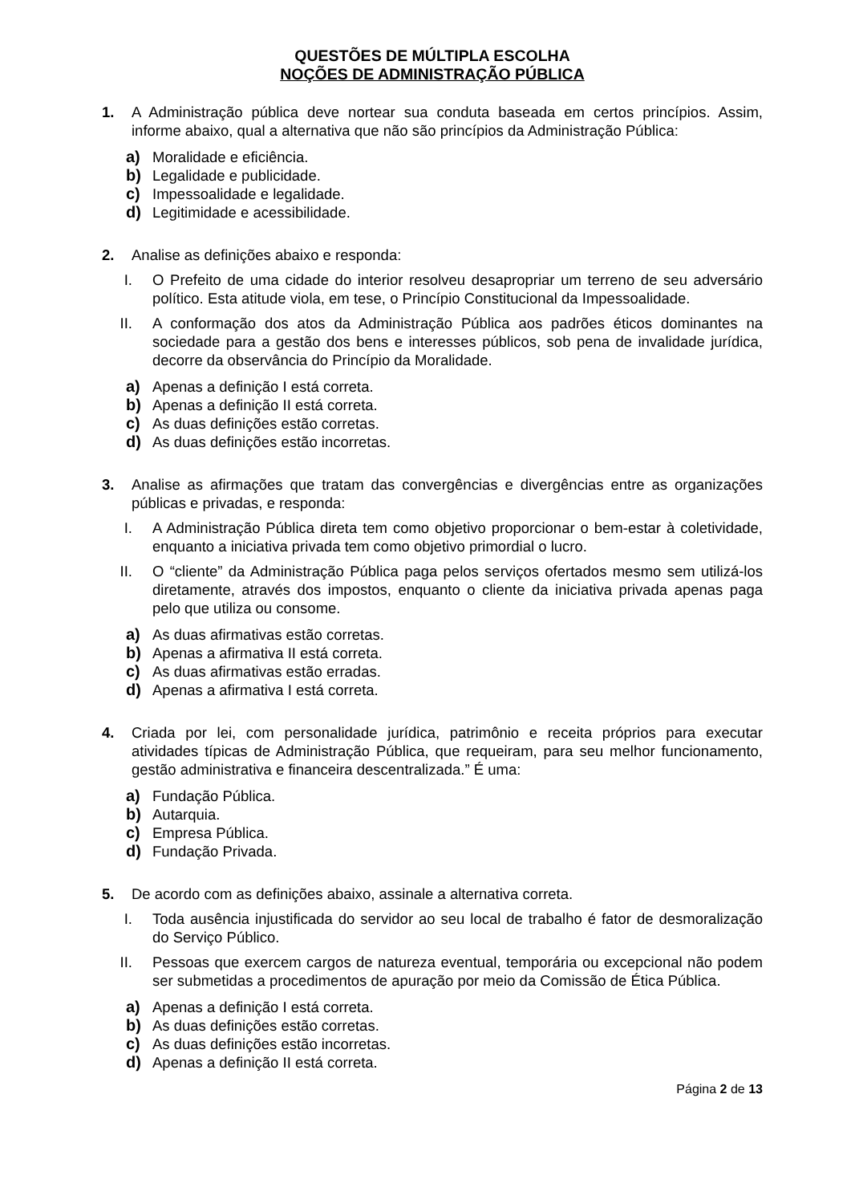QUESTÕES DE MÚLTIPLA ESCOLHA
NOÇÕES DE ADMINISTRAÇÃO PÚBLICA
1. A Administração pública deve nortear sua conduta baseada em certos princípios. Assim, informe abaixo, qual a alternativa que não são princípios da Administração Pública:
a) Moralidade e eficiência.
b) Legalidade e publicidade.
c) Impessoalidade e legalidade.
d) Legitimidade e acessibilidade.
2. Analise as definições abaixo e responda:
I. O Prefeito de uma cidade do interior resolveu desapropriar um terreno de seu adversário político. Esta atitude viola, em tese, o Princípio Constitucional da Impessoalidade.
II. A conformação dos atos da Administração Pública aos padrões éticos dominantes na sociedade para a gestão dos bens e interesses públicos, sob pena de invalidade jurídica, decorre da observância do Princípio da Moralidade.
a) Apenas a definição I está correta.
b) Apenas a definição II está correta.
c) As duas definições estão corretas.
d) As duas definições estão incorretas.
3. Analise as afirmações que tratam das convergências e divergências entre as organizações públicas e privadas, e responda:
I. A Administração Pública direta tem como objetivo proporcionar o bem-estar à coletividade, enquanto a iniciativa privada tem como objetivo primordial o lucro.
II. O “cliente” da Administração Pública paga pelos serviços ofertados mesmo sem utilizá-los diretamente, através dos impostos, enquanto o cliente da iniciativa privada apenas paga pelo que utiliza ou consome.
a) As duas afirmativas estão corretas.
b) Apenas a afirmativa II está correta.
c) As duas afirmativas estão erradas.
d) Apenas a afirmativa I está correta.
4. Criada por lei, com personalidade jurídica, patrimônio e receita próprios para executar atividades típicas de Administração Pública, que requeiram, para seu melhor funcionamento, gestão administrativa e financeira descentralizada.” É uma:
a) Fundação Pública.
b) Autarquia.
c) Empresa Pública.
d) Fundação Privada.
5. De acordo com as definições abaixo, assinale a alternativa correta.
I. Toda ausência injustificada do servidor ao seu local de trabalho é fator de desmoralização do Serviço Público.
II. Pessoas que exercem cargos de natureza eventual, temporária ou excepcional não podem ser submetidas a procedimentos de apuração por meio da Comissão de Ética Pública.
a) Apenas a definição I está correta.
b) As duas definições estão corretas.
c) As duas definições estão incorretas.
d) Apenas a definição II está correta.
Página 2 de 13